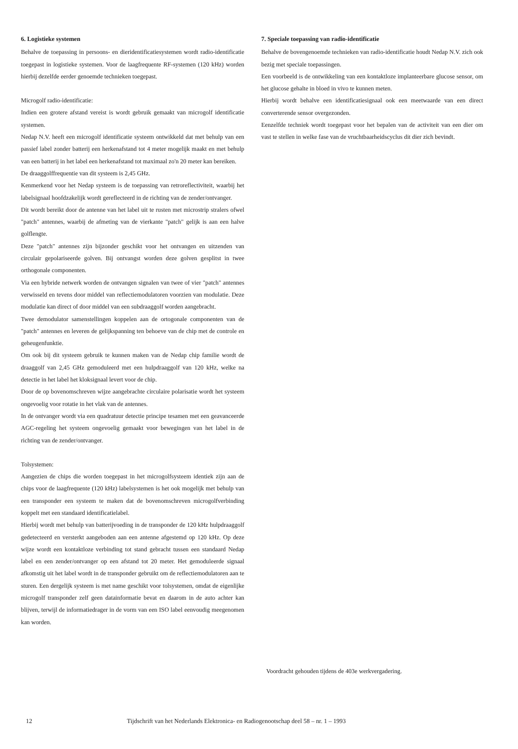6. Logistieke systemen
Behalve de toepassing in persoons- en dieridentificatiesystemen wordt radio-identificatie toegepast in logistieke systemen. Voor de laagfrequente RF-systemen (120 kHz) worden hierbij dezelfde eerder genoemde technieken toegepast.
Microgolf radio-identificatie:
Indien een grotere afstand vereist is wordt gebruik gemaakt van microgolf identificatie systemen.
Nedap N.V. heeft een microgolf identificatie systeem ontwikkeld dat met behulp van een passief label zonder batterij een herkenafstand tot 4 meter mogelijk maakt en met behulp van een batterij in het label een herkenafstand tot maximaal zo'n 20 meter kan bereiken.
De draaggolffrequentie van dit systeem is 2,45 GHz.
Kenmerkend voor het Nedap systeem is de toepassing van retroreflectiviteit, waarbij het labelsignaal hoofdzakelijk wordt gereflecteerd in de richting van de zender/ontvanger.
Dit wordt bereikt door de antenne van het label uit te rusten met microstrip stralers ofwel "patch" antennes, waarbij de afmeting van de vierkante "patch" gelijk is aan een halve golflengte.
Deze "patch" antennes zijn bijzonder geschikt voor het ontvangen en uitzenden van circulair gepolariseerde golven. Bij ontvangst worden deze golven gesplitst in twee orthogonale componenten.
Via een hybride netwerk worden de ontvangen signalen van twee of vier "patch" antennes verwisseld en tevens door middel van reflectiemodulatoren voorzien van modulatie. Deze modulatie kan direct of door middel van een subdraaggolf worden aangebracht.
Twee demodulator samenstellingen koppelen aan de ortogonale componenten van de "patch" antennes en leveren de gelijkspanning ten behoeve van de chip met de controle en geheugenfunktie.
Om ook bij dit systeem gebruik te kunnen maken van de Nedap chip familie wordt de draaggolf van 2,45 GHz gemoduleerd met een hulpdraaggolf van 120 kHz, welke na detectie in het label het kloksignaal levert voor de chip.
Door de op bovenomschreven wijze aangebrachte circulaire polarisatie wordt het systeem ongevoelig voor rotatie in het vlak van de antennes.
In de ontvanger wordt via een quadratuur detectie principe tesamen met een geavanceerde AGC-regeling het systeem ongevoelig gemaakt voor bewegingen van het label in de richting van de zender/ontvanger.
Tolsystemen:
Aangezien de chips die worden toegepast in het microgolfsysteem identiek zijn aan de chips voor de laagfrequente (120 kHz) labelsystemen is het ook mogelijk met behulp van een transponder een systeem te maken dat de bovenomschreven microgolfverbinding koppelt met een standaard identificatielabel.
Hierbij wordt met behulp van batterijvoeding in de transponder de 120 kHz hulpdraaggolf gedetecteerd en versterkt aangeboden aan een antenne afgestemd op 120 kHz. Op deze wijze wordt een kontaktloze verbinding tot stand gebracht tussen een standaard Nedap label en een zender/ontvanger op een afstand tot 20 meter. Het gemoduleerde signaal afkomstig uit het label wordt in de transponder gebruikt om de reflectiemodulatoren aan te sturen. Een dergelijk systeem is met name geschikt voor tolsystemen, omdat de eigenlijke microgolf transponder zelf geen datainformatie bevat en daarom in de auto achter kan blijven, terwijl de informatiedrager in de vorm van een ISO label eenvoudig meegenomen kan worden.
7. Speciale toepassing van radio-identificatie
Behalve de bovengenoemde technieken van radio-identificatie houdt Nedap N.V. zich ook bezig met speciale toepassingen.
Een voorbeeld is de ontwikkeling van een kontaktloze implanteerbare glucose sensor, om het glucose gehalte in bloed in vivo te kunnen meten.
Hierbij wordt behalve een identificatiesignaal ook een meetwaarde van een direct converterende sensor overgezonden.
Eenzelfde techniek wordt toegepast voor het bepalen van de activiteit van een dier om vast te stellen in welke fase van de vruchtbaarheidscyclus dit dier zich bevindt.
Voordracht gehouden tijdens de 403e werkvergadering.
12 Tijdschrift van het Nederlands Elektronica- en Radiogenootschap deel 58 – nr. 1 – 1993